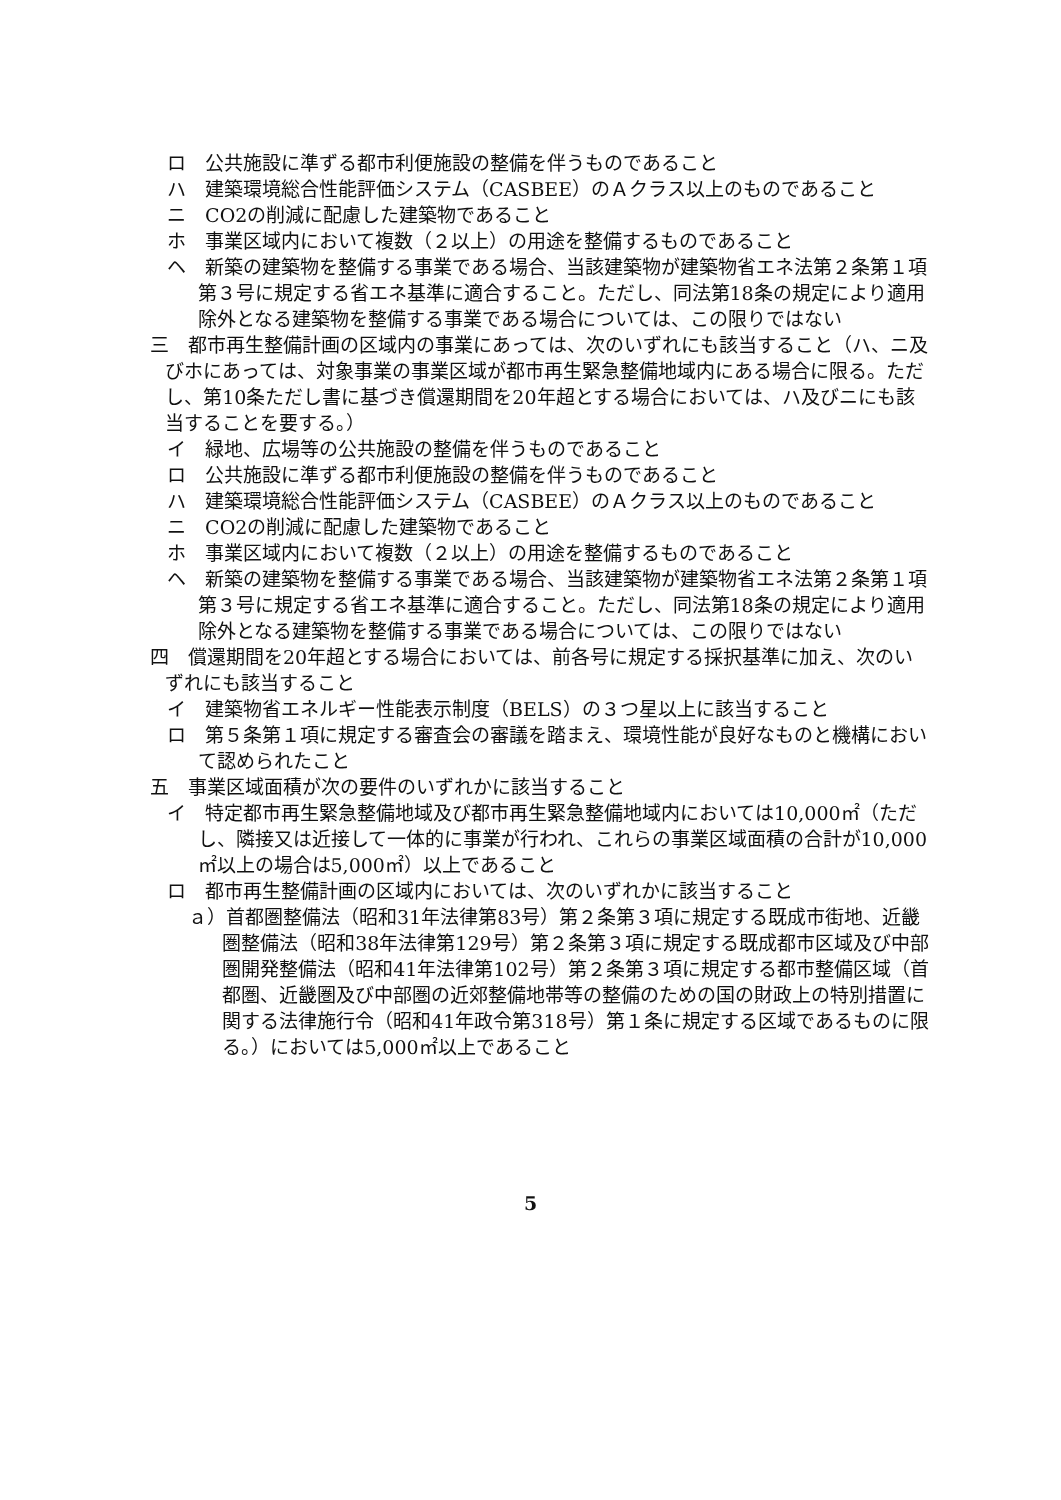ロ　公共施設に準ずる都市利便施設の整備を伴うものであること
ハ　建築環境総合性能評価システム（CASBEE）のＡクラス以上のものであること
ニ　CO2の削減に配慮した建築物であること
ホ　事業区域内において複数（２以上）の用途を整備するものであること
ヘ　新築の建築物を整備する事業である場合、当該建築物が建築物省エネ法第２条第１項第３号に規定する省エネ基準に適合すること。ただし、同法第18条の規定により適用除外となる建築物を整備する事業である場合については、この限りではない
三　都市再生整備計画の区域内の事業にあっては、次のいずれにも該当すること（ハ、ニ及びホにあっては、対象事業の事業区域が都市再生緊急整備地域内にある場合に限る。ただし、第10条ただし書に基づき償還期間を20年超とする場合においては、ハ及びニにも該当することを要する。）
イ　緑地、広場等の公共施設の整備を伴うものであること
ロ　公共施設に準ずる都市利便施設の整備を伴うものであること
ハ　建築環境総合性能評価システム（CASBEE）のＡクラス以上のものであること
ニ　CO2の削減に配慮した建築物であること
ホ　事業区域内において複数（２以上）の用途を整備するものであること
ヘ　新築の建築物を整備する事業である場合、当該建築物が建築物省エネ法第２条第１項第３号に規定する省エネ基準に適合すること。ただし、同法第18条の規定により適用除外となる建築物を整備する事業である場合については、この限りではない
四　償還期間を20年超とする場合においては、前各号に規定する採択基準に加え、次のいずれにも該当すること
イ　建築物省エネルギー性能表示制度（BELS）の３つ星以上に該当すること
ロ　第５条第１項に規定する審査会の審議を踏まえ、環境性能が良好なものと機構において認められたこと
五　事業区域面積が次の要件のいずれかに該当すること
イ　特定都市再生緊急整備地域及び都市再生緊急整備地域内においては10,000㎡（ただし、隣接又は近接して一体的に事業が行われ、これらの事業区域面積の合計が10,000㎡以上の場合は5,000㎡）以上であること
ロ　都市再生整備計画の区域内においては、次のいずれかに該当すること
ａ）首都圏整備法（昭和31年法律第83号）第２条第３項に規定する既成市街地、近畿圏整備法（昭和38年法律第129号）第２条第３項に規定する既成都市区域及び中部圏開発整備法（昭和41年法律第102号）第２条第３項に規定する都市整備区域（首都圏、近畿圏及び中部圏の近郊整備地帯等の整備のための国の財政上の特別措置に関する法律施行令（昭和41年政令第318号）第１条に規定する区域であるものに限る。）においては5,000㎡以上であること
5